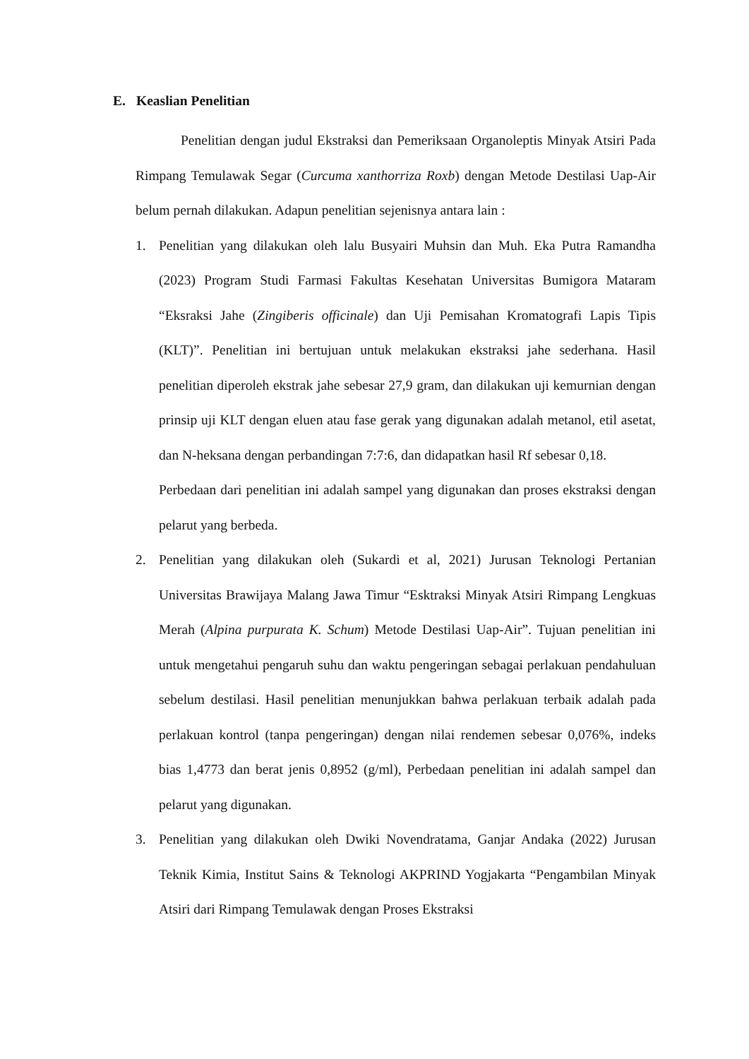E. Keaslian Penelitian
Penelitian dengan judul Ekstraksi dan Pemeriksaan Organoleptis Minyak Atsiri Pada Rimpang Temulawak Segar (Curcuma xanthorriza Roxb) dengan Metode Destilasi Uap-Air belum pernah dilakukan. Adapun penelitian sejenisnya antara lain :
1. Penelitian yang dilakukan oleh lalu Busyairi Muhsin dan Muh. Eka Putra Ramandha (2023) Program Studi Farmasi Fakultas Kesehatan Universitas Bumigora Mataram “Eksraksi Jahe (Zingiberis officinale) dan Uji Pemisahan Kromatografi Lapis Tipis (KLT)”. Penelitian ini bertujuan untuk melakukan ekstraksi jahe sederhana. Hasil penelitian diperoleh ekstrak jahe sebesar 27,9 gram, dan dilakukan uji kemurnian dengan prinsip uji KLT dengan eluen atau fase gerak yang digunakan adalah metanol, etil asetat, dan N-heksana dengan perbandingan 7:7:6, dan didapatkan hasil Rf sebesar 0,18.
Perbedaan dari penelitian ini adalah sampel yang digunakan dan proses ekstraksi dengan pelarut yang berbeda.
2. Penelitian yang dilakukan oleh (Sukardi et al, 2021) Jurusan Teknologi Pertanian Universitas Brawijaya Malang Jawa Timur “Esktraksi Minyak Atsiri Rimpang Lengkuas Merah (Alpina purpurata K. Schum) Metode Destilasi Uap-Air”. Tujuan penelitian ini untuk mengetahui pengaruh suhu dan waktu pengeringan sebagai perlakuan pendahuluan sebelum destilasi. Hasil penelitian menunjukkan bahwa perlakuan terbaik adalah pada perlakuan kontrol (tanpa pengeringan) dengan nilai rendemen sebesar 0,076%, indeks bias 1,4773 dan berat jenis 0,8952 (g/ml), Perbedaan penelitian ini adalah sampel dan pelarut yang digunakan.
3. Penelitian yang dilakukan oleh Dwiki Novendratama, Ganjar Andaka (2022) Jurusan Teknik Kimia, Institut Sains & Teknologi AKPRIND Yogjakarta “Pengambilan Minyak Atsiri dari Rimpang Temulawak dengan Proses Ekstraksi